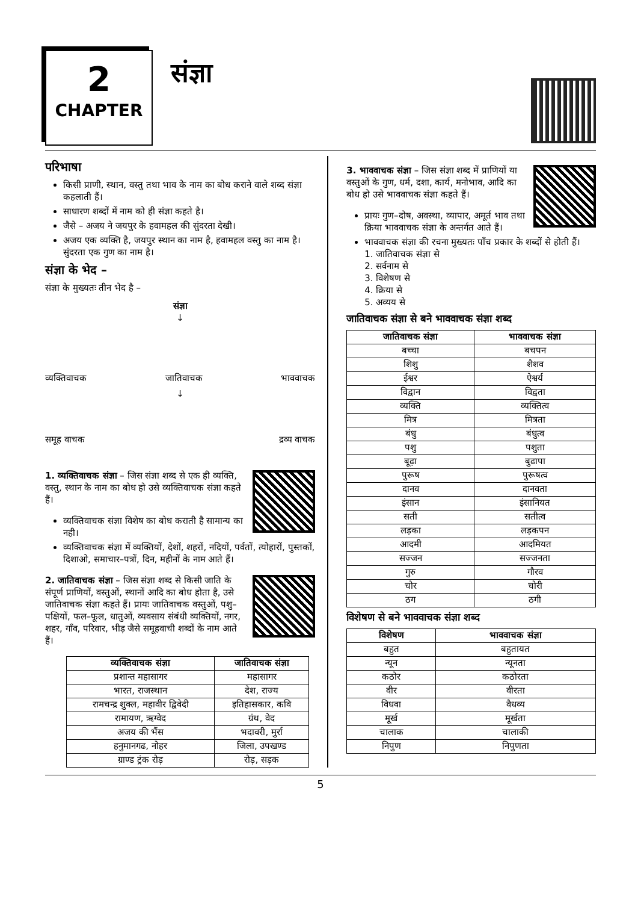2
CHAPTER
संज्ञा
परिभाषा
किसी प्राणी, स्थान, वस्तु तथा भाव के नाम का बोध कराने वाले शब्द संज्ञा कहलाती हैं।
साधारण शब्दों में नाम को ही संज्ञा कहते है।
जैसे – अजय ने जयपुर के हवामहल की सुंदरता देखी।
अजय एक व्यक्ति है, जयपुर स्थान का नाम है, हवामहल वस्तु का नाम है। सुंदरता एक गुण का नाम है।
संज्ञा के भेद –
संज्ञा के मुख्यतः तीन भेद है –
संज्ञा
↓
व्यक्तिवाचक जातिवाचक भाववाचक
↓
समूह वाचक द्रव्य वाचक
1. व्यक्तिवाचक संज्ञा – जिस संज्ञा शब्द से एक ही व्यक्ति, वस्तु, स्थान के नाम का बोध हो उसे व्यक्तिवाचक संज्ञा कहते हैं।
व्यक्तिवाचक संज्ञा विशेष का बोध कराती है सामान्य का नही।
व्यक्तिवाचक संज्ञा में व्यक्तियों, देशों, शहरों, नदियों, पर्वतों, त्योहारों, पुस्तकों, दिशाओ, समाचार–पत्रों, दिन, महीनों के नाम आते हैं।
2. जातिवाचक संज्ञा – जिस संज्ञा शब्द से किसी जाति के संपूर्ण प्राणियों, वस्तुओं, स्थानों आदि का बोध होता है, उसे जातिवाचक संज्ञा कहते हैं। प्रायः जातिवाचक वस्तुओं, पशु–पक्षियों, फल–फूल, धातुओं, व्यवसाय संबंधी व्यक्तियों, नगर, शहर, गाँव, परिवार, भीड़ जैसे समूहवाची शब्दों के नाम आते हैं।
| व्यक्तिवाचक संज्ञा | जातिवाचक संज्ञा |
| --- | --- |
| प्रशान्त महासागर | महासागर |
| भारत, राजस्थान | देश, राज्य |
| रामचन्द्र शुक्ल, महावीर द्विवेदी | इतिहासकार, कवि |
| रामायण, ऋग्वेद | ग्रंथ, वेद |
| अजय की भैंस | भदावरी, मुर्रा |
| हनुमानगढ, नोहर | जिला, उपखण्ड |
| ग्राण्ड ट्रंक रोड़ | रोड़, सड़क |
3. भाववाचक संज्ञा – जिस संज्ञा शब्द में प्राणियों या वस्तुओं के गुण, धर्म, दशा, कार्य, मनोभाव, आदि का बोध हो उसे भाववाचक संज्ञा कहते हैं।
प्रायः गुण–दोष, अवस्था, व्यापार, अमूर्त भाव तथा क्रिया भाववाचक संज्ञा के अन्तर्गत आते हैं।
भाववाचक संज्ञा की रचना मुख्यतः पाँच प्रकार के शब्दों से होती हैं।
1. जातिवाचक संज्ञा से
2. सर्वनाम से
3. विशेषण से
4. क्रिया से
5. अव्यय से
जातिवाचक संज्ञा से बने भाववाचक संज्ञा शब्द
| जातिवाचक संज्ञा | भाववाचक संज्ञा |
| --- | --- |
| बच्चा | बचपन |
| शिशु | शैशव |
| ईश्वर | ऐश्वर्य |
| विद्वान | विद्वता |
| व्यक्ति | व्यक्तित्व |
| मित्र | मित्रता |
| बंधु | बंधुत्व |
| पशु | पशुता |
| बूढ़ा | बुढापा |
| पुरूष | पुरूषत्व |
| दानव | दानवता |
| इंसान | इंसानियत |
| सती | सतीत्व |
| लड़का | लड़कपन |
| आदमी | आदमियत |
| सज्जन | सज्जनता |
| गुरु | गौरव |
| चोर | चोरी |
| ठग | ठगी |
विशेषण से बने भाववाचक संज्ञा शब्द
| विशेषण | भाववाचक संज्ञा |
| --- | --- |
| बहुत | बहुतायत |
| न्यून | न्यूनता |
| कठोर | कठोरता |
| वीर | वीरता |
| विधवा | वैधव्य |
| मूर्ख | मूर्खता |
| चालाक | चालाकी |
| निपुण | निपुणता |
5